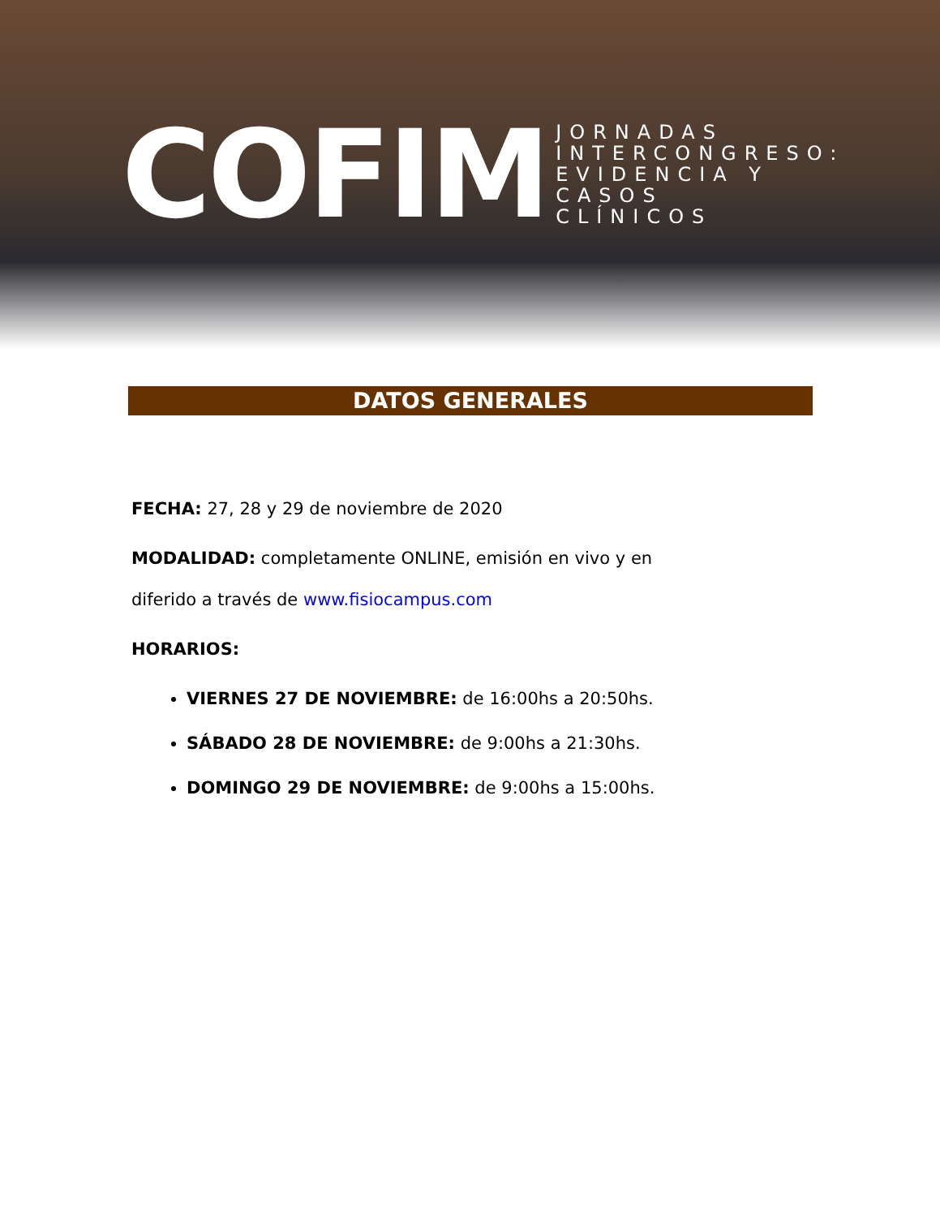COFIM
JORNADAS
INTERCONGRESO:
EVIDENCIA Y
CASOS
CLÍNICOS
DATOS GENERALES
FECHA: 27, 28 y 29 de noviembre de 2020
MODALIDAD: completamente ONLINE, emisión en vivo y en diferido a través de www.fisiocampus.com
HORARIOS:
VIERNES 27 DE NOVIEMBRE: de 16:00hs a 20:50hs.
SÁBADO 28 DE NOVIEMBRE: de 9:00hs a 21:30hs.
DOMINGO 29 DE NOVIEMBRE: de 9:00hs a 15:00hs.